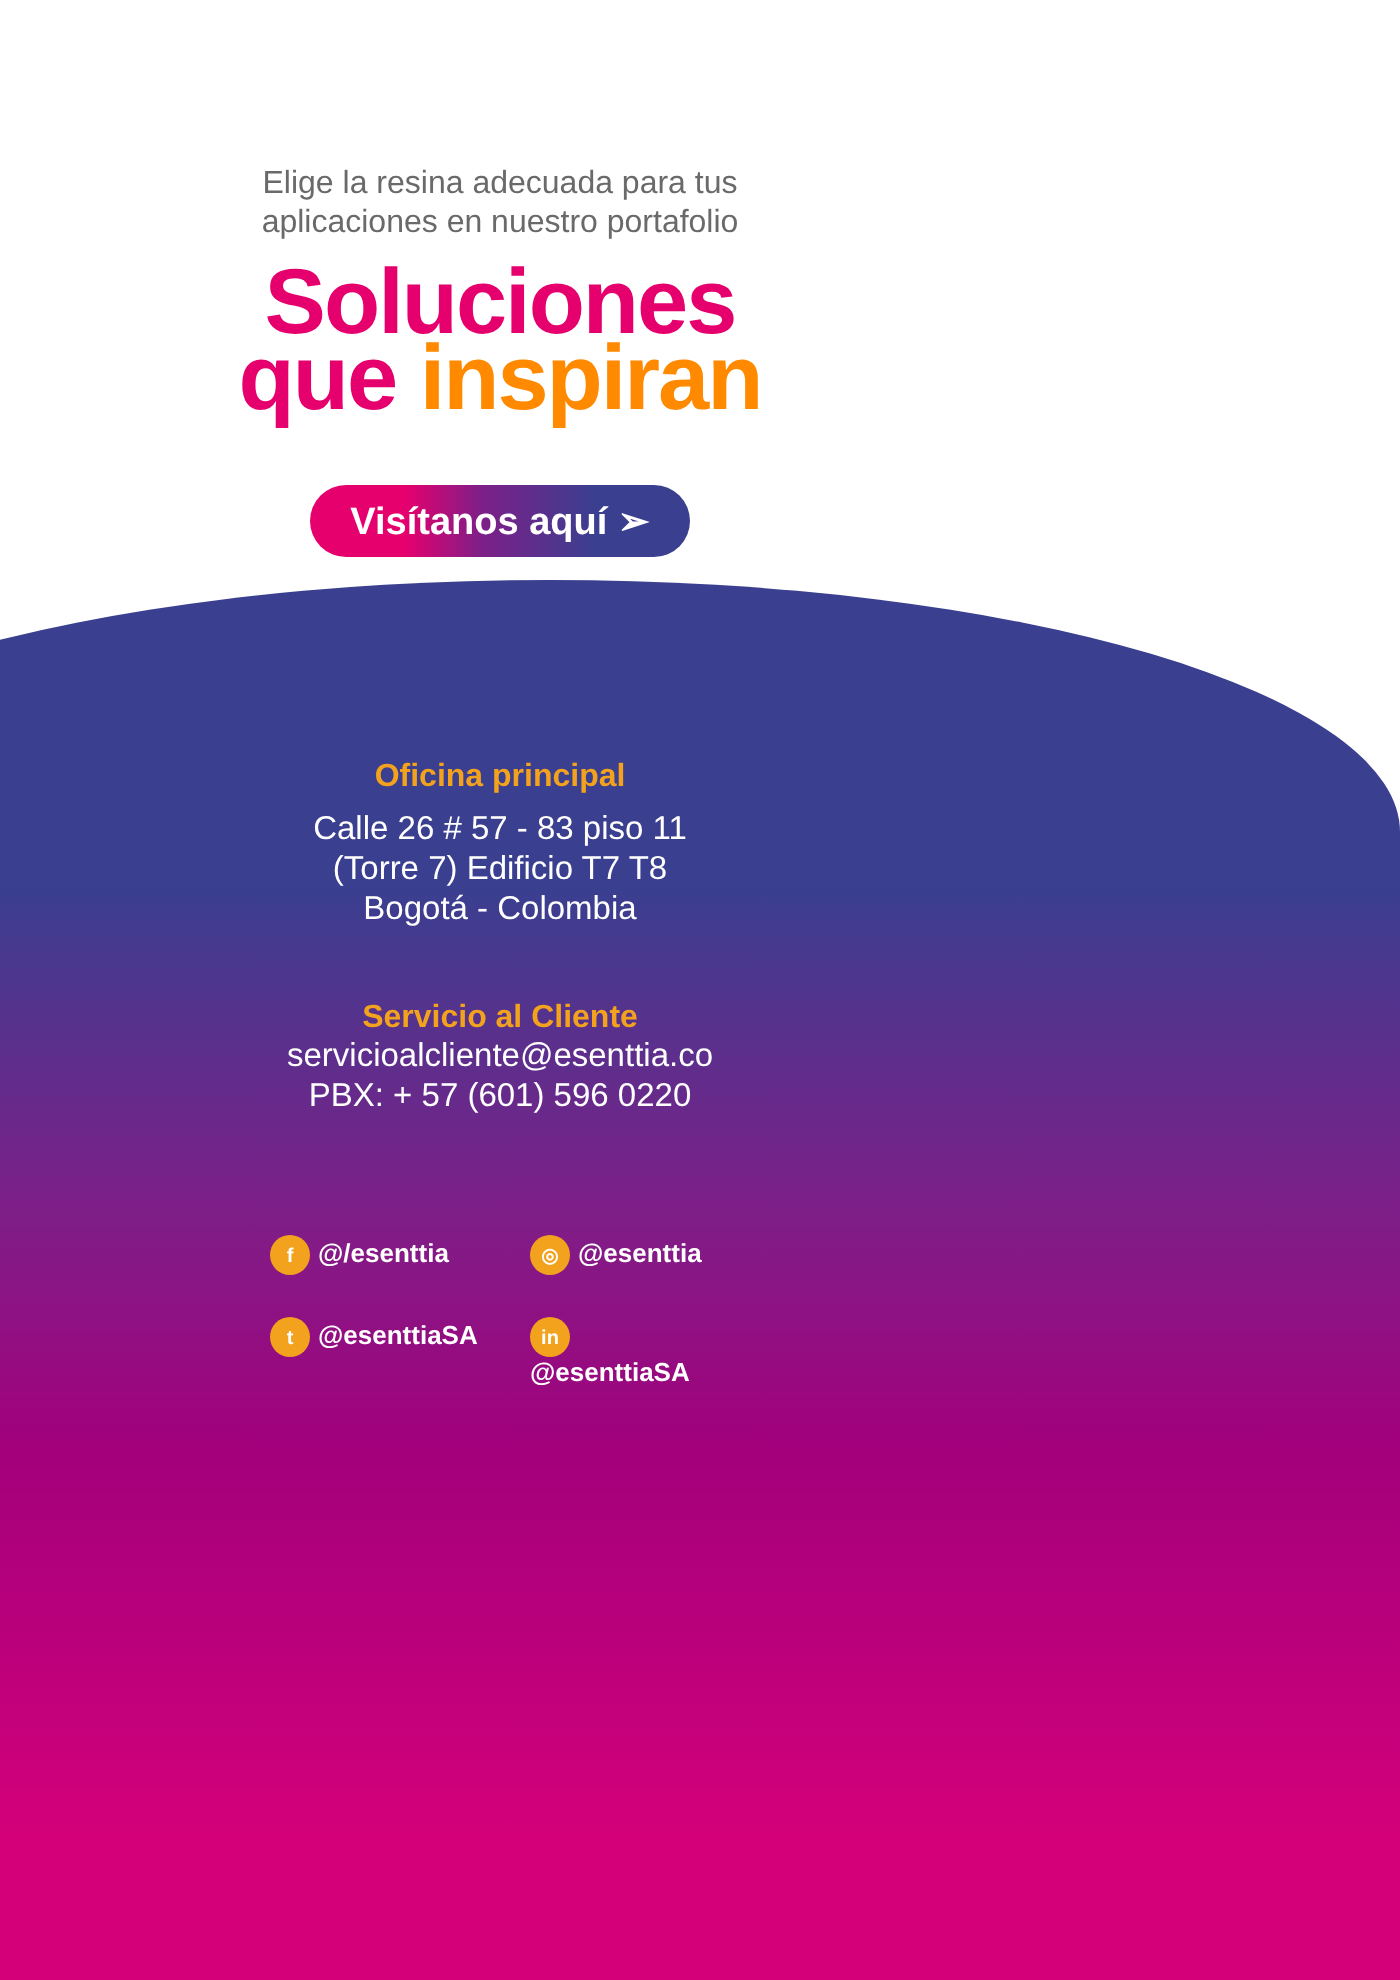Elige la resina adecuada para tus
aplicaciones en nuestro portafolio
Soluciones
que inspiran
Visítanos aquí ➢
Oficina principal
Calle 26 # 57 - 83 piso 11
(Torre 7) Edificio T7 T8
Bogotá - Colombia
Servicio al Cliente
servicioalcliente@esenttia.co
PBX: + 57 (601) 596 0220
f @/esenttia
◎ @esenttia
t @esenttiaSA
in @esenttiaSA